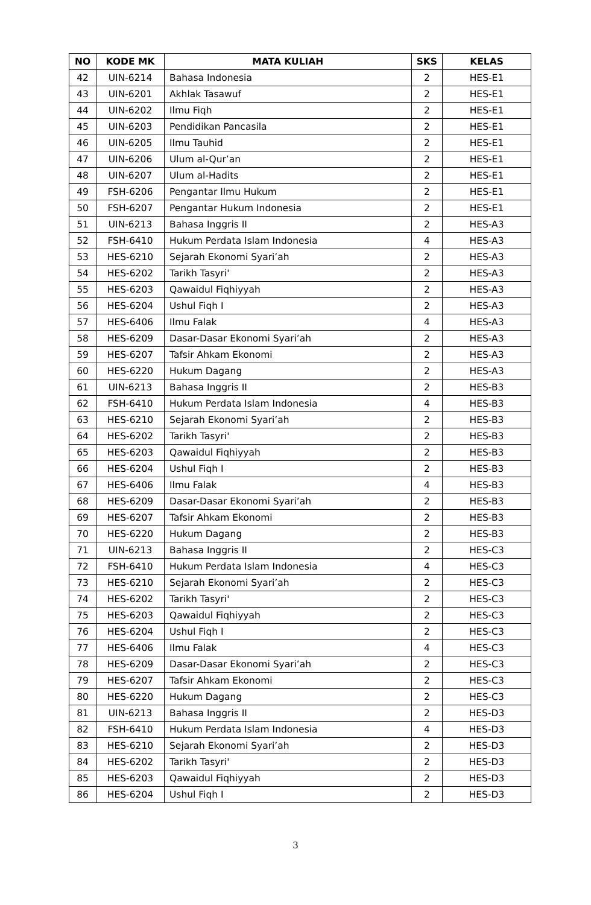| NO | KODE MK | MATA KULIAH | SKS | KELAS |
| --- | --- | --- | --- | --- |
| 42 | UIN-6214 | Bahasa Indonesia | 2 | HES-E1 |
| 43 | UIN-6201 | Akhlak Tasawuf | 2 | HES-E1 |
| 44 | UIN-6202 | Ilmu Fiqh | 2 | HES-E1 |
| 45 | UIN-6203 | Pendidikan Pancasila | 2 | HES-E1 |
| 46 | UIN-6205 | Ilmu Tauhid | 2 | HES-E1 |
| 47 | UIN-6206 | Ulum al-Qur’an | 2 | HES-E1 |
| 48 | UIN-6207 | Ulum al-Hadits | 2 | HES-E1 |
| 49 | FSH-6206 | Pengantar Ilmu Hukum | 2 | HES-E1 |
| 50 | FSH-6207 | Pengantar Hukum Indonesia | 2 | HES-E1 |
| 51 | UIN-6213 | Bahasa Inggris II | 2 | HES-A3 |
| 52 | FSH-6410 | Hukum Perdata Islam Indonesia | 4 | HES-A3 |
| 53 | HES-6210 | Sejarah Ekonomi Syari’ah | 2 | HES-A3 |
| 54 | HES-6202 | Tarikh Tasyri' | 2 | HES-A3 |
| 55 | HES-6203 | Qawaidul Fiqhiyyah | 2 | HES-A3 |
| 56 | HES-6204 | Ushul Fiqh I | 2 | HES-A3 |
| 57 | HES-6406 | Ilmu Falak | 4 | HES-A3 |
| 58 | HES-6209 | Dasar-Dasar Ekonomi Syari’ah | 2 | HES-A3 |
| 59 | HES-6207 | Tafsir Ahkam Ekonomi | 2 | HES-A3 |
| 60 | HES-6220 | Hukum Dagang | 2 | HES-A3 |
| 61 | UIN-6213 | Bahasa Inggris II | 2 | HES-B3 |
| 62 | FSH-6410 | Hukum Perdata Islam Indonesia | 4 | HES-B3 |
| 63 | HES-6210 | Sejarah Ekonomi Syari’ah | 2 | HES-B3 |
| 64 | HES-6202 | Tarikh Tasyri' | 2 | HES-B3 |
| 65 | HES-6203 | Qawaidul Fiqhiyyah | 2 | HES-B3 |
| 66 | HES-6204 | Ushul Fiqh I | 2 | HES-B3 |
| 67 | HES-6406 | Ilmu Falak | 4 | HES-B3 |
| 68 | HES-6209 | Dasar-Dasar Ekonomi Syari’ah | 2 | HES-B3 |
| 69 | HES-6207 | Tafsir Ahkam Ekonomi | 2 | HES-B3 |
| 70 | HES-6220 | Hukum Dagang | 2 | HES-B3 |
| 71 | UIN-6213 | Bahasa Inggris II | 2 | HES-C3 |
| 72 | FSH-6410 | Hukum Perdata Islam Indonesia | 4 | HES-C3 |
| 73 | HES-6210 | Sejarah Ekonomi Syari’ah | 2 | HES-C3 |
| 74 | HES-6202 | Tarikh Tasyri' | 2 | HES-C3 |
| 75 | HES-6203 | Qawaidul Fiqhiyyah | 2 | HES-C3 |
| 76 | HES-6204 | Ushul Fiqh I | 2 | HES-C3 |
| 77 | HES-6406 | Ilmu Falak | 4 | HES-C3 |
| 78 | HES-6209 | Dasar-Dasar Ekonomi Syari’ah | 2 | HES-C3 |
| 79 | HES-6207 | Tafsir Ahkam Ekonomi | 2 | HES-C3 |
| 80 | HES-6220 | Hukum Dagang | 2 | HES-C3 |
| 81 | UIN-6213 | Bahasa Inggris II | 2 | HES-D3 |
| 82 | FSH-6410 | Hukum Perdata Islam Indonesia | 4 | HES-D3 |
| 83 | HES-6210 | Sejarah Ekonomi Syari’ah | 2 | HES-D3 |
| 84 | HES-6202 | Tarikh Tasyri' | 2 | HES-D3 |
| 85 | HES-6203 | Qawaidul Fiqhiyyah | 2 | HES-D3 |
| 86 | HES-6204 | Ushul Fiqh I | 2 | HES-D3 |
3